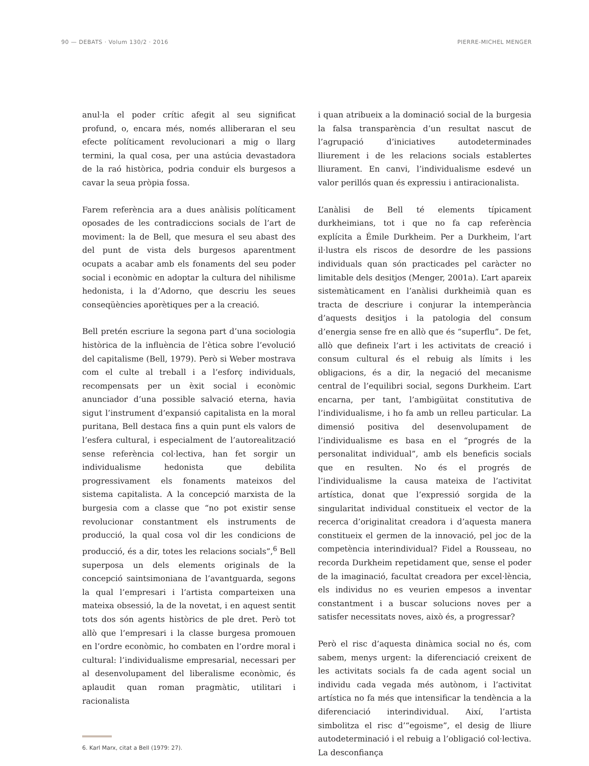90 — DEBATS · Volum 130/2 · 2016 PIERRE-MICHEL MENGER
anul·la el poder crític afegit al seu significat profund, o, encara més, només alliberaran el seu efecte políticament revolucionari a mig o llarg termini, la qual cosa, per una astúcia devastadora de la raó històrica, podria conduir els burgesos a cavar la seua pròpia fossa.
Farem referència ara a dues anàlisis políticament oposades de les contradiccions socials de l’art de moviment: la de Bell, que mesura el seu abast des del punt de vista dels burgesos aparentment ocupats a acabar amb els fonaments del seu poder social i econòmic en adoptar la cultura del nihilisme hedonista, i la d’Adorno, que descriu les seues conseqüències aporètiques per a la creació.
Bell pretén escriure la segona part d’una sociologia històrica de la influència de l’ètica sobre l’evolució del capitalisme (Bell, 1979). Però si Weber mostrava com el culte al treball i a l’esforç individuals, recompensats per un èxit social i econòmic anunciador d’una possible salvació eterna, havia sigut l’instrument d’expansió capitalista en la moral puritana, Bell destaca fins a quin punt els valors de l’esfera cultural, i especialment de l’autorealització sense referència col·lectiva, han fet sorgir un individualisme hedonista que debilita progressivament els fonaments mateixos del sistema capitalista. A la concepció marxista de la burgesia com a classe que “no pot existir sense revolucionar constantment els instruments de producció, la qual cosa vol dir les condicions de producció, és a dir, totes les relacions socials”,<sup>6</sup> Bell superposa un dels elements originals de la concepció saintsimoniana de l’avantguarda, segons la qual l’empresari i l’artista comparteixen una mateixa obsessió, la de la novetat, i en aquest sentit tots dos són agents històrics de ple dret. Però tot allò que l’empresari i la classe burgesa promouen en l’ordre econòmic, ho combaten en l’ordre moral i cultural: l’individualisme empresarial, necessari per al desenvolupament del liberalisme econòmic, és aplaudit quan roman pragmàtic, utilitari i racionalista
6. Karl Marx, citat a Bell (1979: 27).
i quan atribueix a la dominació social de la burgesia la falsa transparència d’un resultat nascut de l’agrupació d’iniciatives autodeterminades lliurement i de les relacions socials establertes lliurament. En canvi, l’individualisme esdevé un valor perillós quan és expressiu i antiracionalista.
L’anàlisi de Bell té elements típicament durkheimians, tot i que no fa cap referència explícita a Émile Durkheim. Per a Durkheim, l’art il·lustra els riscos de desordre de les passions individuals quan són practicades pel caràcter no limitable dels desitjos (Menger, 2001a). L’art apareix sistemàticament en l’anàlisi durkheimià quan es tracta de descriure i conjurar la intemperància d’aquests desitjos i la patologia del consum d’energia sense fre en allò que és “superflu”. De fet, allò que defineix l’art i les activitats de creació i consum cultural és el rebuig als límits i les obligacions, és a dir, la negació del mecanisme central de l’equilibri social, segons Durkheim. L’art encarna, per tant, l’ambigüitat constitutiva de l’individualisme, i ho fa amb un relleu particular. La dimensió positiva del desenvolupament de l’individualisme es basa en el “progrés de la personalitat individual”, amb els beneficis socials que en resulten. No és el progrés de l’individualisme la causa mateixa de l’activitat artística, donat que l’expressió sorgida de la singularitat individual constitueix el vector de la recerca d’originalitat creadora i d’aquesta manera constitueix el germen de la innovació, pel joc de la competència interindividual? Fidel a Rousseau, no recorda Durkheim repetidament que, sense el poder de la imaginació, facultat creadora per excel·lència, els individus no es veurien empesos a inventar constantment i a buscar solucions noves per a satisfer necessitats noves, això és, a progressar?
Però el risc d’aquesta dinàmica social no és, com sabem, menys urgent: la diferenciació creixent de les activitats socials fa de cada agent social un individu cada vegada més autònom, i l’activitat artística no fa més que intensificar la tendència a la diferenciació interindividual. Així, l’artista simbolitza el risc d’“egoisme”, el desig de lliure autodeterminació i el rebuig a l’obligació col·lectiva. La desconfiança